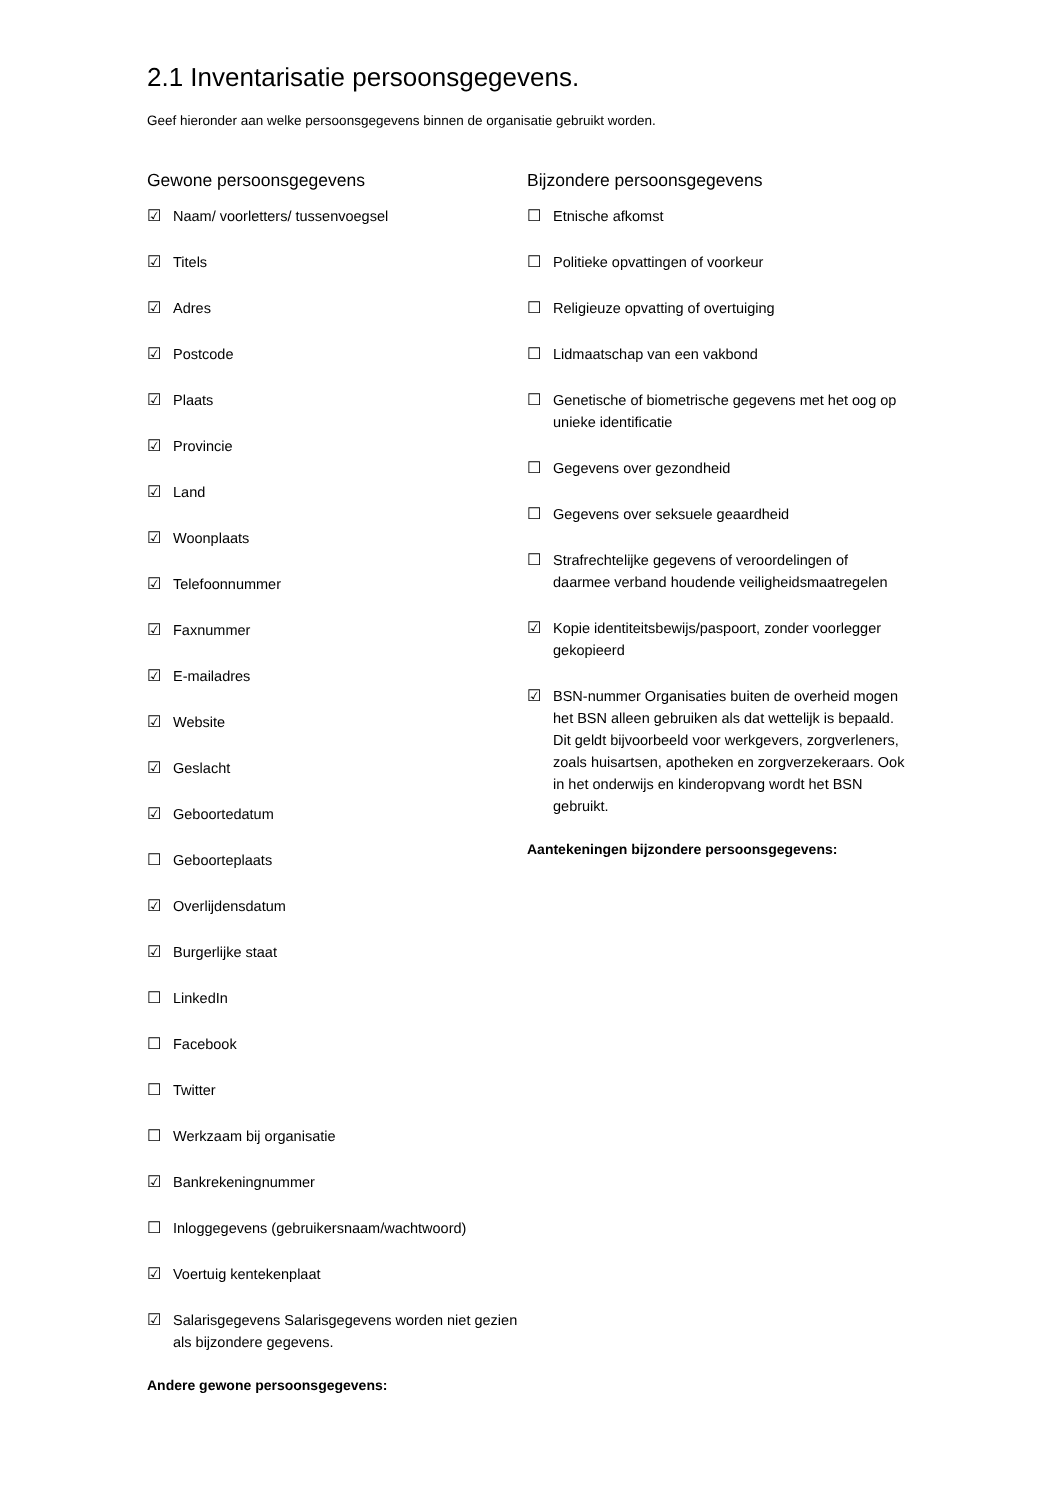2.1 Inventarisatie persoonsgegevens.
Geef hieronder aan welke persoonsgegevens binnen de organisatie gebruikt worden.
Gewone persoonsgegevens
☑ Naam/ voorletters/ tussenvoegsel
☑ Titels
☑ Adres
☑ Postcode
☑ Plaats
☑ Provincie
☑ Land
☑ Woonplaats
☑ Telefoonnummer
☑ Faxnummer
☑ E-mailadres
☑ Website
☑ Geslacht
☑ Geboortedatum
☐ Geboorteplaats
☑ Overlijdensdatum
☑ Burgerlijke staat
☐ LinkedIn
☐ Facebook
☐ Twitter
☐ Werkzaam bij organisatie
☑ Bankrekeningnummer
☐ Inloggegevens (gebruikersnaam/wachtwoord)
☑ Voertuig kentekenplaat
☑ Salarisgegevens Salarisgegevens worden niet gezien als bijzondere gegevens.
Andere gewone persoonsgegevens:
Bijzondere persoonsgegevens
☐ Etnische afkomst
☐ Politieke opvattingen of voorkeur
☐ Religieuze opvatting of overtuiging
☐ Lidmaatschap van een vakbond
☐ Genetische of biometrische gegevens met het oog op unieke identificatie
☐ Gegevens over gezondheid
☐ Gegevens over seksuele geaardheid
☐ Strafrechtelijke gegevens of veroordelingen of daarmee verband houdende veiligheidsmaatregelen
☑ Kopie identiteitsbewijs/paspoort, zonder voorlegger gekopieerd
☑ BSN-nummer Organisaties buiten de overheid mogen het BSN alleen gebruiken als dat wettelijk is bepaald. Dit geldt bijvoorbeeld voor werkgevers, zorgverleners, zoals huisartsen, apotheken en zorgverzekeraars. Ook in het onderwijs en kinderopvang wordt het BSN gebruikt.
Aantekeningen bijzondere persoonsgegevens: